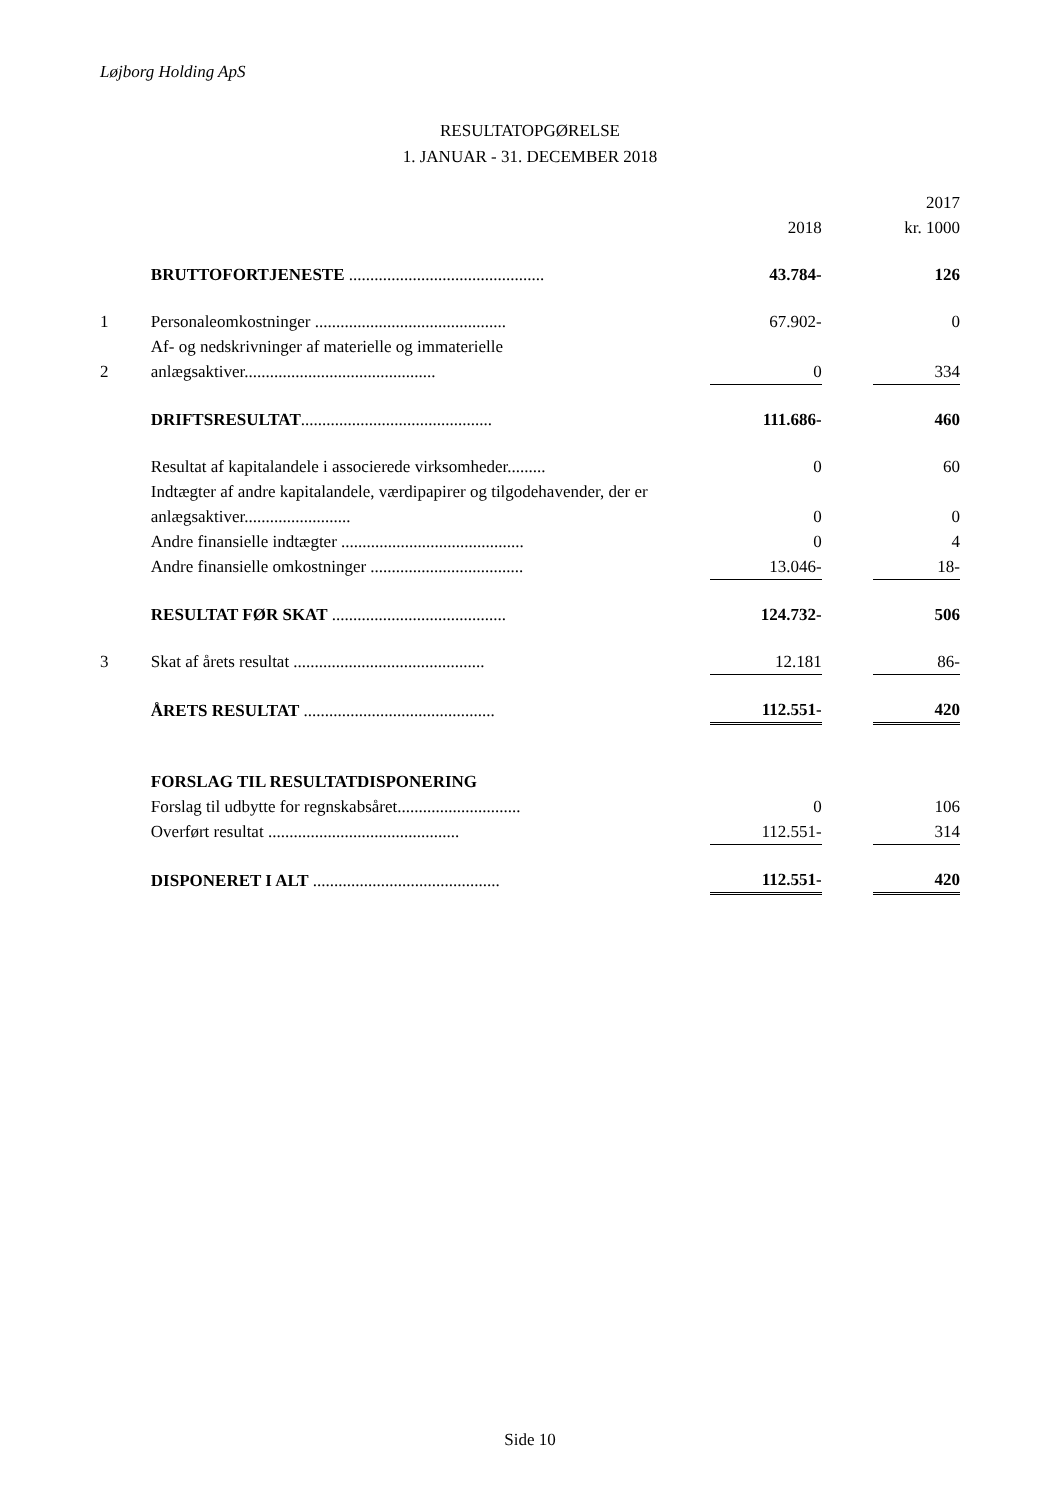Løjborg Holding ApS
RESULTATOPGØRELSE
1. JANUAR - 31. DECEMBER 2018
| | | | | | 2017 |
| | | | 2018 | | kr. 1000 |
| | BRUTTOFORTJENESTE .............................................. | | 43.784- | | 126 |
| 1 | Personaleomkostninger ............................................. | | 67.902- | | 0 |
| 2 | Af- og nedskrivninger af materielle og immaterielle anlægsaktiver............................................. | | 0 | | 334 |
| | DRIFTSRESULTAT ............................................. | | 111.686- | | 460 |
| | Resultat af kapitalandele i associerede virksomheder......... | | 0 | | 60 |
| | Indtægter af andre kapitalandele, værdipapirer og tilgodehavender, der er anlægsaktiver......................... | | 0 | | 0 |
| | Andre finansielle indtægter ........................................... | | 0 | | 4 |
| | Andre finansielle omkostninger .................................... | | 13.046- | | 18- |
| | RESULTAT FØR SKAT ......................................... | | 124.732- | | 506 |
| 3 | Skat af årets resultat ............................................. | | 12.181 | | 86- |
| | ÅRETS RESULTAT ............................................. | | 112.551- | | 420 |
| | FORSLAG TIL RESULTATDISPONERING | | | | |
| | Forslag til udbytte for regnskabsåret............................. | | 0 | | 106 |
| | Overført resultat ............................................. | | 112.551- | | 314 |
| | DISPONERET I ALT ............................................ | | 112.551- | | 420 |
Side 10